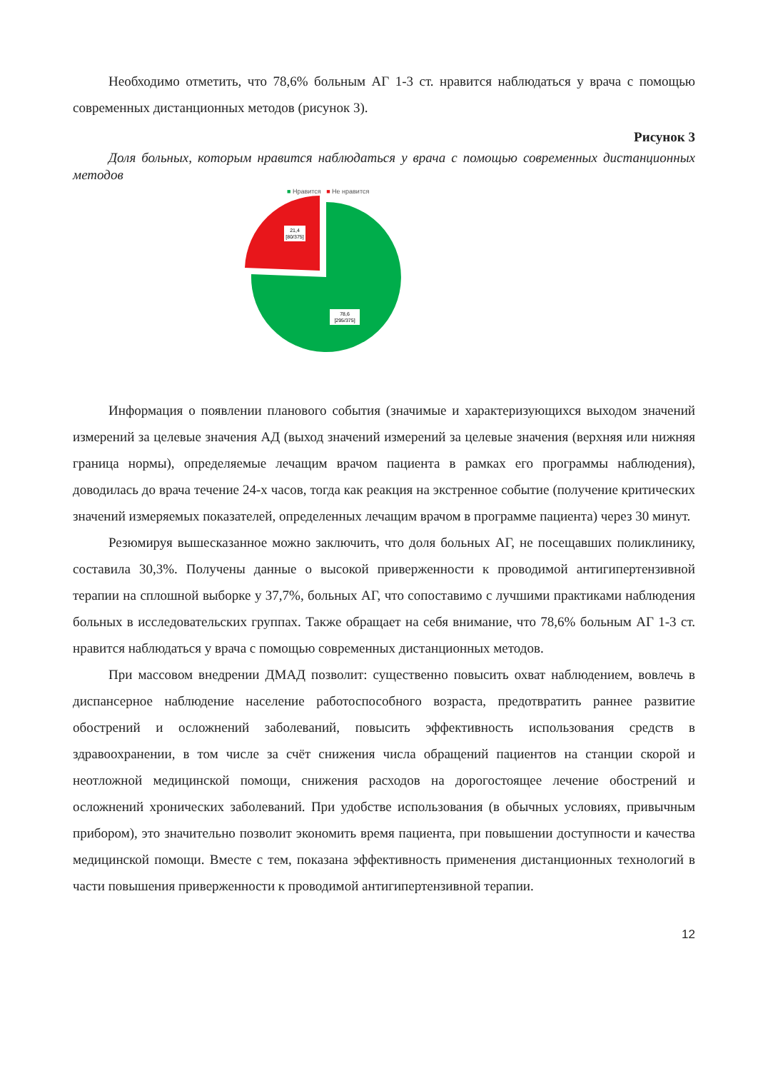Необходимо отметить, что 78,6% больным АГ 1-3 ст. нравится наблюдаться у врача с помощью современных дистанционных методов (рисунок 3).
Рисунок 3
Доля больных, которым нравится наблюдаться у врача с помощью современных дистанционных методов
■ Нравится ■ Не нравится
21,4
[80/375]
78,6
[295/375]
Информация о появлении планового события (значимые и характеризующихся выходом значений измерений за целевые значения АД (выход значений измерений за целевые значения (верхняя или нижняя граница нормы), определяемые лечащим врачом пациента в рамках его программы наблюдения), доводилась до врача течение 24-х часов, тогда как реакция на экстренное событие (получение критических значений измеряемых показателей, определенных лечащим врачом в программе пациента) через 30 минут.
Резюмируя вышесказанное можно заключить, что доля больных АГ, не посещавших поликлинику, составила 30,3%. Получены данные о высокой приверженности к проводимой антигипертензивной терапии на сплошной выборке у 37,7%, больных АГ, что сопоставимо с лучшими практиками наблюдения больных в исследовательских группах. Также обращает на себя внимание, что 78,6% больным АГ 1-3 ст. нравится наблюдаться у врача с помощью современных дистанционных методов.
При массовом внедрении ДМАД позволит: существенно повысить охват наблюдением, вовлечь в диспансерное наблюдение население работоспособного возраста, предотвратить раннее развитие обострений и осложнений заболеваний, повысить эффективность использования средств в здравоохранении, в том числе за счёт снижения числа обращений пациентов на станции скорой и неотложной медицинской помощи, снижения расходов на дорогостоящее лечение обострений и осложнений хронических заболеваний. При удобстве использования (в обычных условиях, привычным прибором), это значительно позволит экономить время пациента, при повышении доступности и качества медицинской помощи. Вместе с тем, показана эффективность применения дистанционных технологий в части повышения приверженности к проводимой антигипертензивной терапии.
12